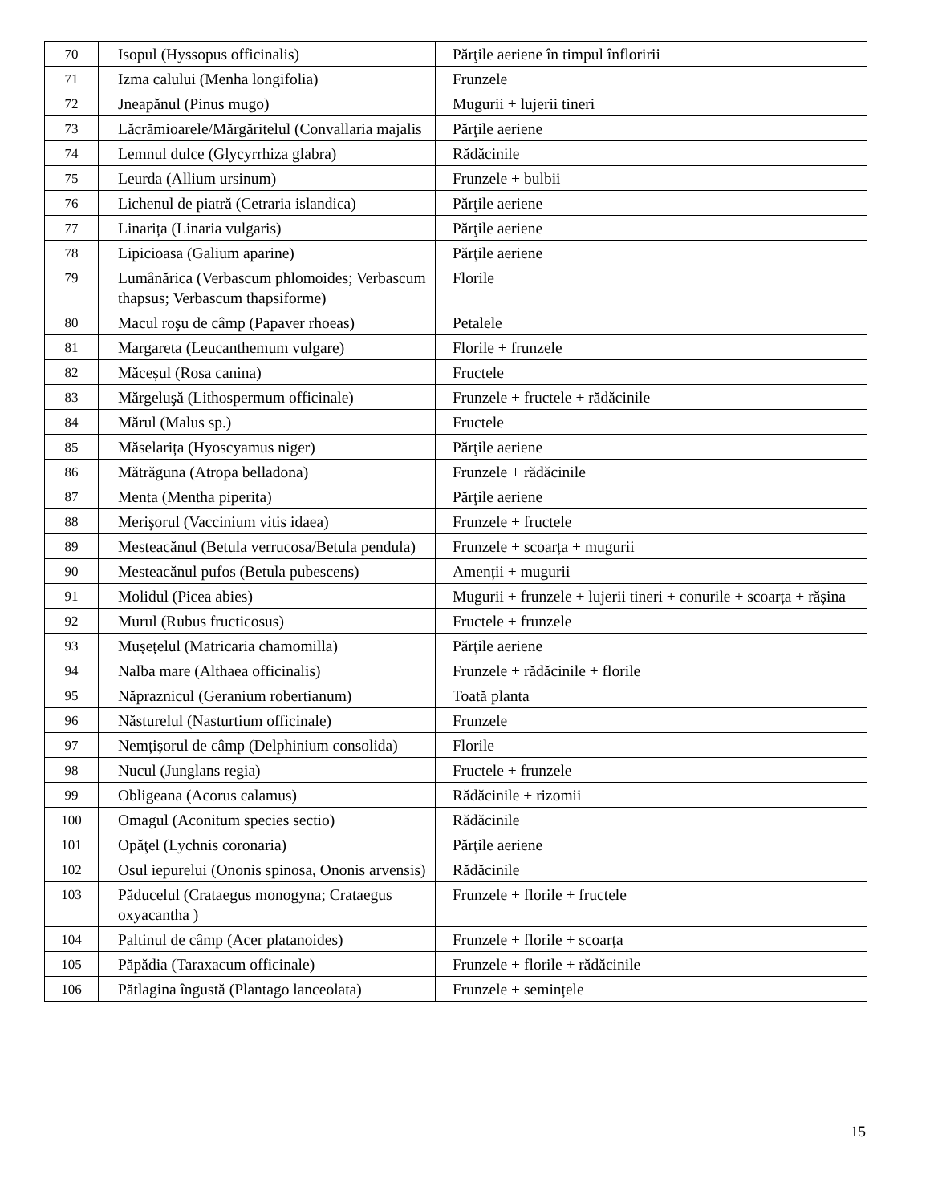| 70 | Isopul (Hyssopus officinalis) | Părţile aeriene în timpul înfloririi |
| 71 | Izma calului (Menha longifolia) | Frunzele |
| 72 | Jneapănul (Pinus mugo) | Mugurii + lujerii tineri |
| 73 | Lăcrămioarele/Mărgăritelul (Convallaria majalis | Părţile aeriene |
| 74 | Lemnul dulce (Glycyrrhiza glabra) | Rădăcinile |
| 75 | Leurda (Allium ursinum) | Frunzele + bulbii |
| 76 | Lichenul de piatră (Cetraria islandica) | Părţile aeriene |
| 77 | Linarița (Linaria vulgaris) | Părţile aeriene |
| 78 | Lipicioasa (Galium aparine) | Părţile aeriene |
| 79 | Lumânărica (Verbascum phlomoides; Verbascum thapsus; Verbascum thapsiforme) | Florile |
| 80 | Macul roşu de câmp (Papaver rhoeas) | Petalele |
| 81 | Margareta (Leucanthemum vulgare) | Florile + frunzele |
| 82 | Măceșul (Rosa canina) | Fructele |
| 83 | Mărgeluşă (Lithospermum officinale) | Frunzele + fructele + rădăcinile |
| 84 | Mărul (Malus sp.) | Fructele |
| 85 | Măselarița (Hyoscyamus niger) | Părţile aeriene |
| 86 | Mătrăguna (Atropa belladona) | Frunzele + rădăcinile |
| 87 | Menta (Mentha piperita) | Părţile aeriene |
| 88 | Merişorul (Vaccinium vitis idaea) | Frunzele + fructele |
| 89 | Mesteacănul (Betula verrucosa/Betula pendula) | Frunzele + scoarța + mugurii |
| 90 | Mesteacănul pufos (Betula pubescens) | Amenții + mugurii |
| 91 | Molidul (Picea abies) | Mugurii + frunzele + lujerii tineri + conurile + scoarța + rășina |
| 92 | Murul (Rubus fructicosus) | Fructele + frunzele |
| 93 | Mușețelul (Matricaria chamomilla) | Părţile aeriene |
| 94 | Nalba mare (Althaea officinalis) | Frunzele + rădăcinile + florile |
| 95 | Năpraznicul (Geranium robertianum) | Toată planta |
| 96 | Năsturelul (Nasturtium officinale) | Frunzele |
| 97 | Nemțișorul de câmp (Delphinium consolida) | Florile |
| 98 | Nucul (Junglans regia) | Fructele + frunzele |
| 99 | Obligeana (Acorus calamus) | Rădăcinile + rizomii |
| 100 | Omagul (Aconitum species sectio) | Rădăcinile |
| 101 | Opăţel (Lychnis coronaria) | Părţile aeriene |
| 102 | Osul iepurelui (Ononis spinosa, Ononis arvensis) | Rădăcinile |
| 103 | Păducelul (Crataegus monogyna; Crataegus oxyacantha ) | Frunzele + florile + fructele |
| 104 | Paltinul de câmp (Acer platanoides) | Frunzele + florile + scoarța |
| 105 | Păpădia (Taraxacum officinale) | Frunzele + florile + rădăcinile |
| 106 | Pătlagina îngustă (Plantago lanceolata) | Frunzele + semințele |
15